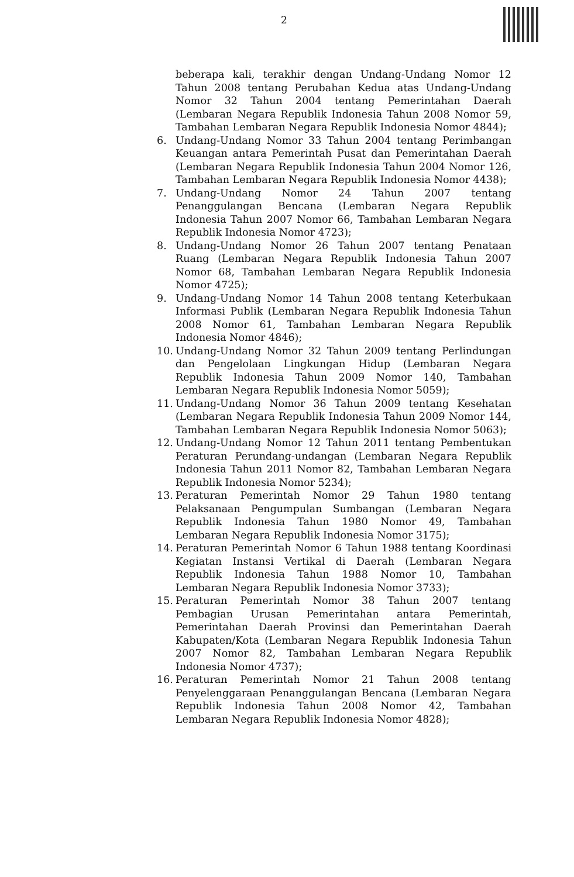2
beberapa kali, terakhir dengan Undang-Undang Nomor 12 Tahun 2008 tentang Perubahan Kedua atas Undang-Undang Nomor 32 Tahun 2004 tentang Pemerintahan Daerah (Lembaran Negara Republik Indonesia Tahun 2008 Nomor 59, Tambahan Lembaran Negara Republik Indonesia Nomor 4844);
6. Undang-Undang Nomor 33 Tahun 2004 tentang Perimbangan Keuangan antara Pemerintah Pusat dan Pemerintahan Daerah (Lembaran Negara Republik Indonesia Tahun 2004 Nomor 126, Tambahan Lembaran Negara Republik Indonesia Nomor 4438);
7. Undang-Undang Nomor 24 Tahun 2007 tentang Penanggulangan Bencana (Lembaran Negara Republik Indonesia Tahun 2007 Nomor 66, Tambahan Lembaran Negara Republik Indonesia Nomor 4723);
8. Undang-Undang Nomor 26 Tahun 2007 tentang Penataan Ruang (Lembaran Negara Republik Indonesia Tahun 2007 Nomor 68, Tambahan Lembaran Negara Republik Indonesia Nomor 4725);
9. Undang-Undang Nomor 14 Tahun 2008 tentang Keterbukaan Informasi Publik (Lembaran Negara Republik Indonesia Tahun 2008 Nomor 61, Tambahan Lembaran Negara Republik Indonesia Nomor 4846);
10. Undang-Undang Nomor 32 Tahun 2009 tentang Perlindungan dan Pengelolaan Lingkungan Hidup (Lembaran Negara Republik Indonesia Tahun 2009 Nomor 140, Tambahan Lembaran Negara Republik Indonesia Nomor 5059);
11. Undang-Undang Nomor 36 Tahun 2009 tentang Kesehatan (Lembaran Negara Republik Indonesia Tahun 2009 Nomor 144, Tambahan Lembaran Negara Republik Indonesia Nomor 5063);
12. Undang-Undang Nomor 12 Tahun 2011 tentang Pembentukan Peraturan Perundang-undangan (Lembaran Negara Republik Indonesia Tahun 2011 Nomor 82, Tambahan Lembaran Negara Republik Indonesia Nomor 5234);
13. Peraturan Pemerintah Nomor 29 Tahun 1980 tentang Pelaksanaan Pengumpulan Sumbangan (Lembaran Negara Republik Indonesia Tahun 1980 Nomor 49, Tambahan Lembaran Negara Republik Indonesia Nomor 3175);
14. Peraturan Pemerintah Nomor 6 Tahun 1988 tentang Koordinasi Kegiatan Instansi Vertikal di Daerah (Lembaran Negara Republik Indonesia Tahun 1988 Nomor 10, Tambahan Lembaran Negara Republik Indonesia Nomor 3733);
15. Peraturan Pemerintah Nomor 38 Tahun 2007 tentang Pembagian Urusan Pemerintahan antara Pemerintah, Pemerintahan Daerah Provinsi dan Pemerintahan Daerah Kabupaten/Kota (Lembaran Negara Republik Indonesia Tahun 2007 Nomor 82, Tambahan Lembaran Negara Republik Indonesia Nomor 4737);
16. Peraturan Pemerintah Nomor 21 Tahun 2008 tentang Penyelenggaraan Penanggulangan Bencana (Lembaran Negara Republik Indonesia Tahun 2008 Nomor 42, Tambahan Lembaran Negara Republik Indonesia Nomor 4828);